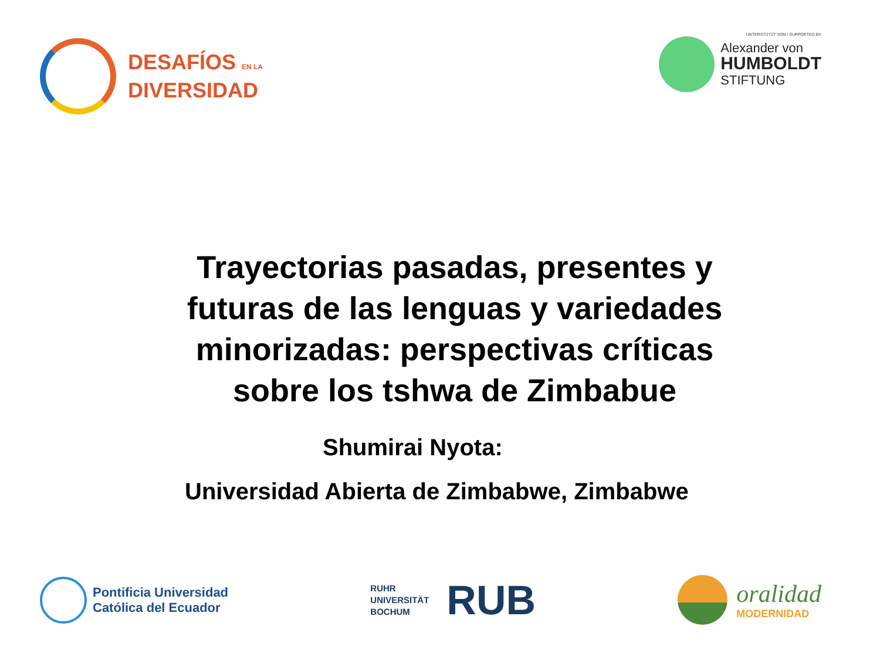DESAFÍOS EN LA
DIVERSIDAD
UNTERSTÜTZT VON / SUPPORTED BY
Alexander von
HUMBOLDT
STIFTUNG
Trayectorias pasadas, presentes y futuras de las lenguas y variedades minorizadas: perspectivas críticas sobre los tshwa de Zimbabue
Shumirai Nyota:
Universidad Abierta de Zimbabwe, Zimbabwe
Pontificia Universidad
Católica del Ecuador
RUHR
UNIVERSITÄT
BOCHUM
RUB
oralidad
MODERNIDAD